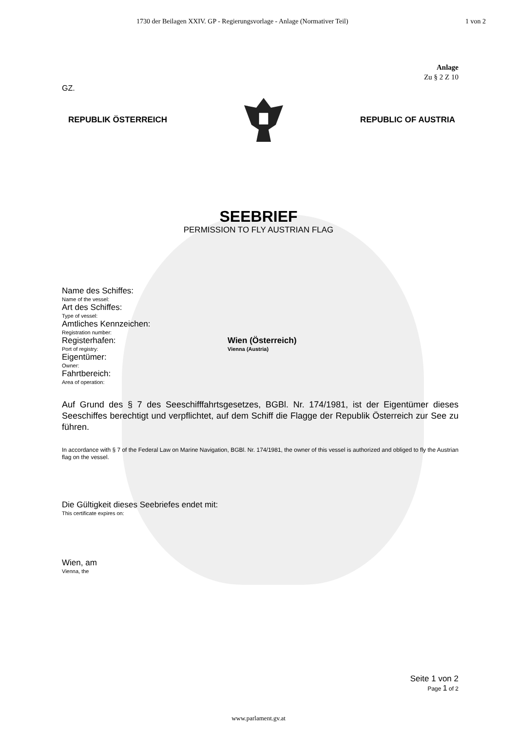1730 der Beilagen XXIV. GP - Regierungsvorlage - Anlage (Normativer Teil) 1 von 2
Anlage
Zu § 2 Z 10
GZ.
REPUBLIK ÖSTERREICH REPUBLIC OF AUSTRIA
SEEBRIEF
PERMISSION TO FLY AUSTRIAN FLAG
Name des Schiffes:
Name of the vessel:
Art des Schiffes:
Type of vessel:
Amtliches Kennzeichen:
Registration number:
Registerhafen:
Port of registry:
Wien (Österreich)
Vienna (Austria)
Eigentümer:
Owner:
Fahrtbereich:
Area of operation:
Auf Grund des § 7 des Seeschifffahrtsgesetzes, BGBl. Nr. 174/1981, ist der Eigentümer dieses Seeschiffes berechtigt und verpflichtet, auf dem Schiff die Flagge der Republik Österreich zur See zu führen.
In accordance with § 7 of the Federal Law on Marine Navigation, BGBl. Nr. 174/1981, the owner of this vessel is authorized and obliged to fly the Austrian flag on the vessel.
Die Gültigkeit dieses Seebriefes endet mit:
This certificate expires on:
Wien, am
Vienna, the
Seite 1 von 2
Page 1 of 2
www.parlament.gv.at